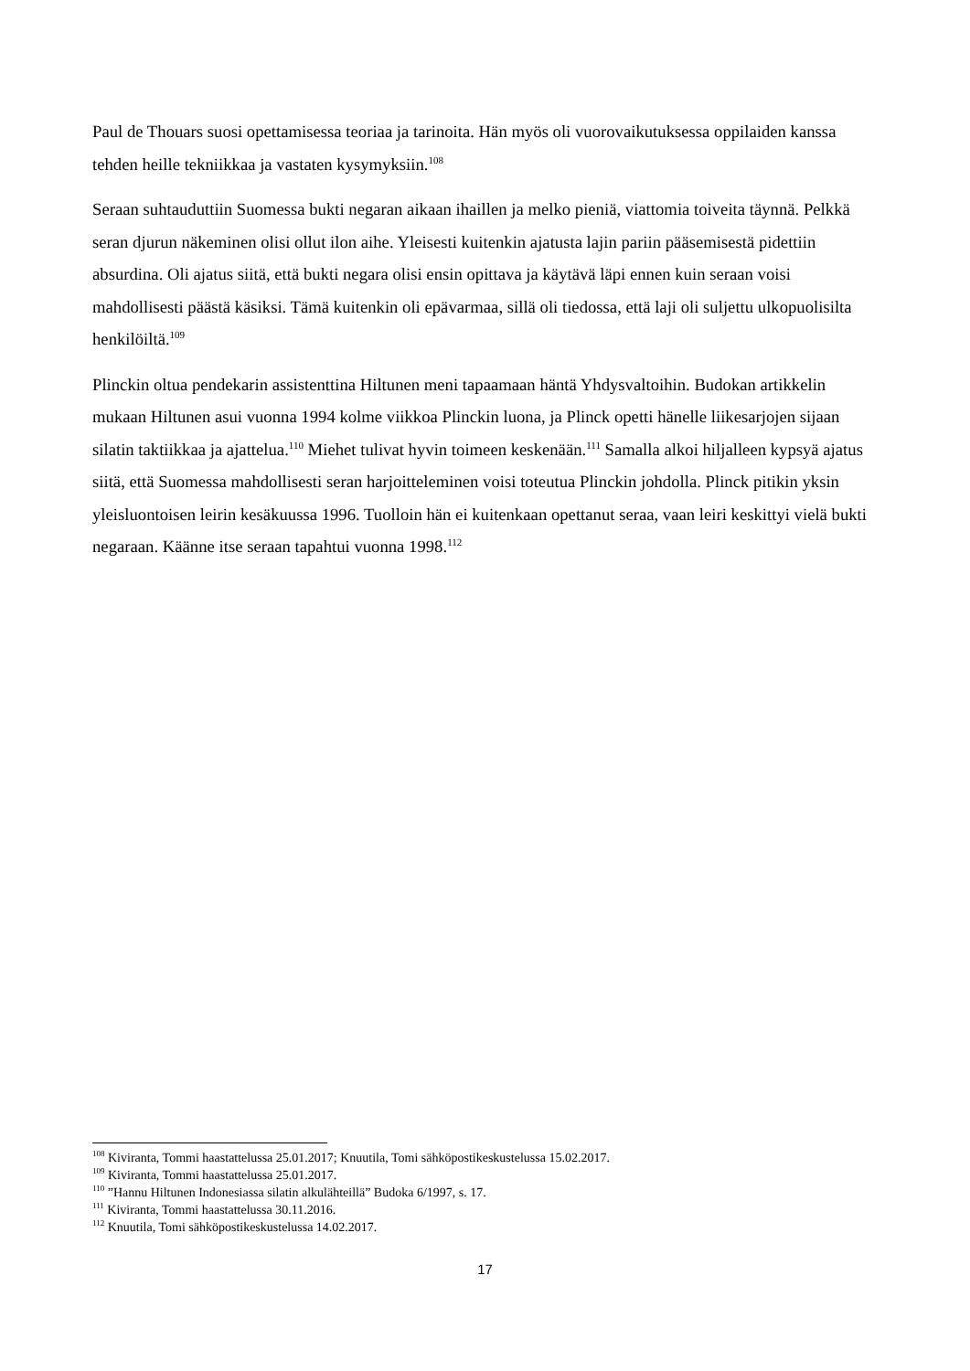Paul de Thouars suosi opettamisessa teoriaa ja tarinoita. Hän myös oli vuorovaikutuksessa oppilaiden kanssa tehden heille tekniikkaa ja vastaten kysymyksiin.<sup>108</sup>
Seraan suhtauduttiin Suomessa bukti negaran aikaan ihaillen ja melko pieniä, viattomia toiveita täynnä. Pelkkä seran djurun näkeminen olisi ollut ilon aihe. Yleisesti kuitenkin ajatusta lajin pariin pääsemisestä pidettiin absurdina. Oli ajatus siitä, että bukti negara olisi ensin opittava ja käytävä läpi ennen kuin seraan voisi mahdollisesti päästä käsiksi. Tämä kuitenkin oli epävarmaa, sillä oli tiedossa, että laji oli suljettu ulkopuolisilta henkilöiltä.<sup>109</sup>
Plinckin oltua pendekarin assistenttina Hiltunen meni tapaamaan häntä Yhdysvaltoihin. Budokan artikkelin mukaan Hiltunen asui vuonna 1994 kolme viikkoa Plinckin luona, ja Plinck opetti hänelle liikesarjojen sijaan silatin taktiikkaa ja ajattelua.<sup>110</sup> Miehet tulivat hyvin toimeen keskenään.<sup>111</sup> Samalla alkoi hiljalleen kypsyä ajatus siitä, että Suomessa mahdollisesti seran harjoitteleminen voisi toteutua Plinckin johdolla. Plinck pitikin yksin yleisluontoisen leirin kesäkuussa 1996. Tuolloin hän ei kuitenkaan opettanut seraa, vaan leiri keskittyi vielä bukti negaraan. Käänne itse seraan tapahtui vuonna 1998.<sup>112</sup>
<sup>108</sup> Kiviranta, Tommi haastattelussa 25.01.2017; Knuutila, Tomi sähköpostikeskustelussa 15.02.2017.
<sup>109</sup> Kiviranta, Tommi haastattelussa 25.01.2017.
<sup>110</sup> ”Hannu Hiltunen Indonesiassa silatin alkulähteillä” Budoka 6/1997, s. 17.
<sup>111</sup> Kiviranta, Tommi haastattelussa 30.11.2016.
<sup>112</sup> Knuutila, Tomi sähköpostikeskustelussa 14.02.2017.
17